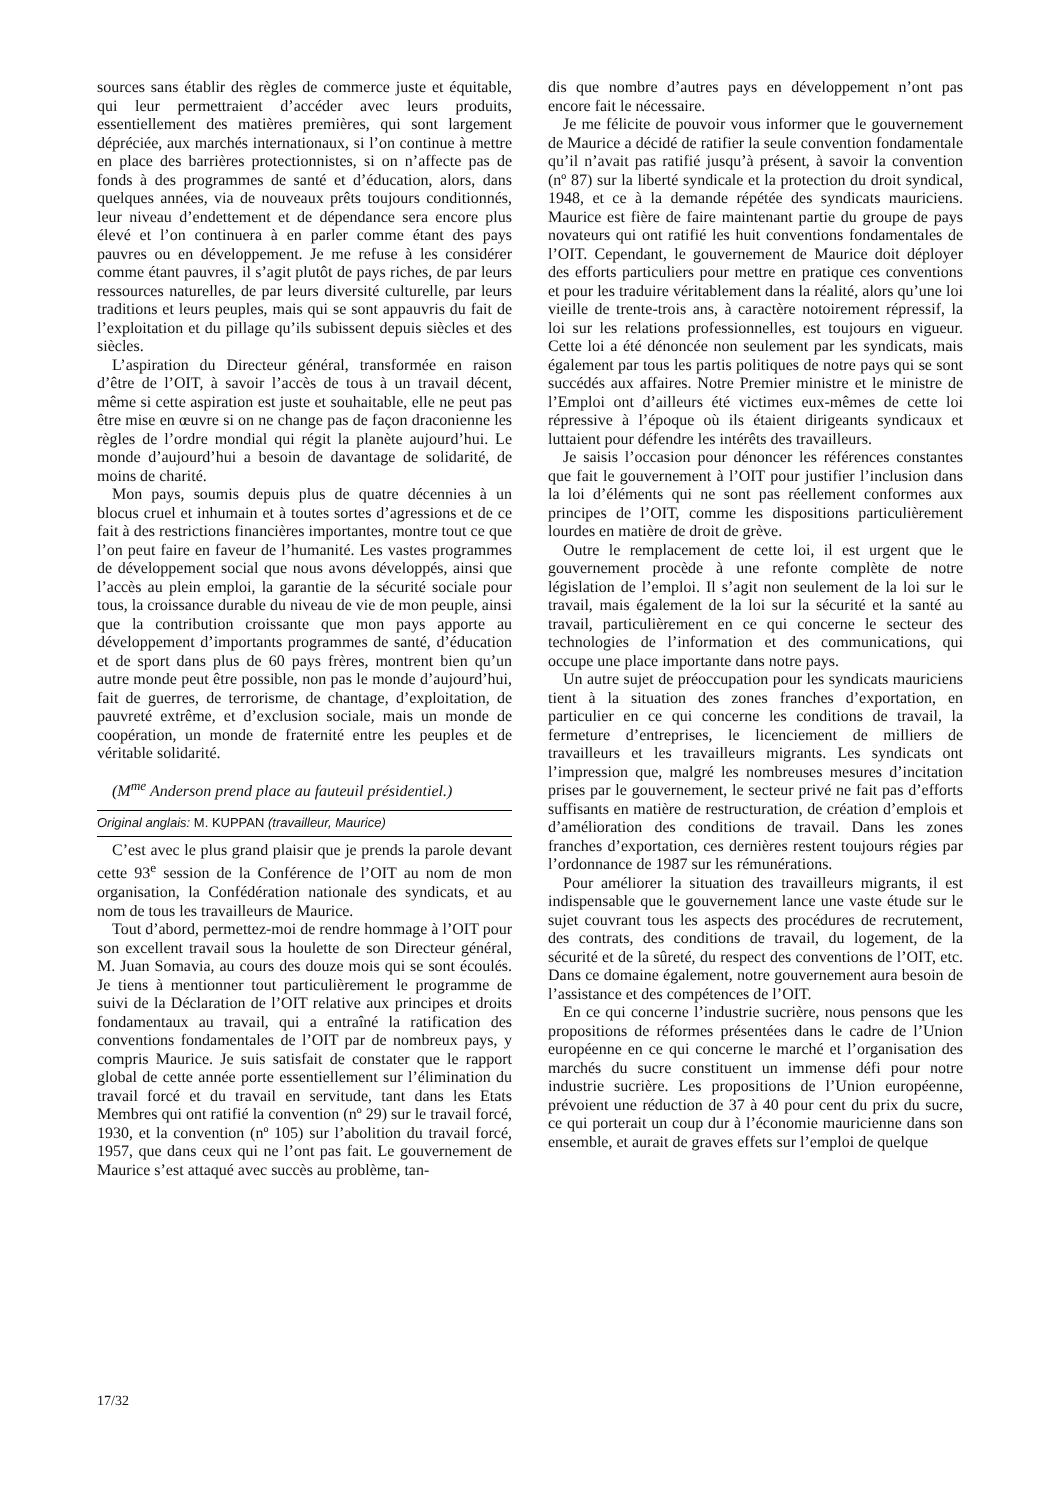sources sans établir des règles de commerce juste et équitable, qui leur permettraient d’accéder avec leurs produits, essentiellement des matières premières, qui sont largement dépréciée, aux marchés internationaux, si l’on continue à mettre en place des barrières protectionnistes, si on n’affecte pas de fonds à des programmes de santé et d’éducation, alors, dans quelques années, via de nouveaux prêts toujours conditionnés, leur niveau d’endettement et de dépendance sera encore plus élevé et l’on continuera à en parler comme étant des pays pauvres ou en développement. Je me refuse à les considérer comme étant pauvres, il s’agit plutôt de pays riches, de par leurs ressources naturelles, de par leurs diversité culturelle, par leurs traditions et leurs peuples, mais qui se sont appauvris du fait de l’exploitation et du pillage qu’ils subissent depuis siècles et des siècles.
L’aspiration du Directeur général, transformée en raison d’être de l’OIT, à savoir l’accès de tous à un travail décent, même si cette aspiration est juste et souhaitable, elle ne peut pas être mise en œuvre si on ne change pas de façon draconienne les règles de l’ordre mondial qui régit la planète aujourd’hui. Le monde d’aujourd’hui a besoin de davantage de solidarité, de moins de charité.
Mon pays, soumis depuis plus de quatre décennies à un blocus cruel et inhumain et à toutes sortes d’agressions et de ce fait à des restrictions financières importantes, montre tout ce que l’on peut faire en faveur de l’humanité. Les vastes programmes de développement social que nous avons développés, ainsi que l’accès au plein emploi, la garantie de la sécurité sociale pour tous, la croissance durable du niveau de vie de mon peuple, ainsi que la contribution croissante que mon pays apporte au développement d’importants programmes de santé, d’éducation et de sport dans plus de 60 pays frères, montrent bien qu’un autre monde peut être possible, non pas le monde d’aujourd’hui, fait de guerres, de terrorisme, de chantage, d’exploitation, de pauvreté extrême, et d’exclusion sociale, mais un monde de coopération, un monde de fraternité entre les peuples et de véritable solidarité.
(M<sup>me</sup> Anderson prend place au fauteuil présidentiel.)
Original anglais: M. KUPPAN (travailleur, Maurice)
C’est avec le plus grand plaisir que je prends la parole devant cette 93<sup>e</sup> session de la Conférence de l’OIT au nom de mon organisation, la Confédération nationale des syndicats, et au nom de tous les travailleurs de Maurice.
Tout d’abord, permettez-moi de rendre hommage à l’OIT pour son excellent travail sous la houlette de son Directeur général, M. Juan Somavia, au cours des douze mois qui se sont écoulés. Je tiens à mentionner tout particulièrement le programme de suivi de la Déclaration de l’OIT relative aux principes et droits fondamentaux au travail, qui a entraîné la ratification des conventions fondamentales de l’OIT par de nombreux pays, y compris Maurice. Je suis satisfait de constater que le rapport global de cette année porte essentiellement sur l’élimination du travail forcé et du travail en servitude, tant dans les Etats Membres qui ont ratifié la convention (nº 29) sur le travail forcé, 1930, et la convention (nº 105) sur l’abolition du travail forcé, 1957, que dans ceux qui ne l’ont pas fait. Le gouvernement de Maurice s’est attaqué avec succès au problème, tan-
dis que nombre d’autres pays en développement n’ont pas encore fait le nécessaire.
Je me félicite de pouvoir vous informer que le gouvernement de Maurice a décidé de ratifier la seule convention fondamentale qu’il n’avait pas ratifié jusqu’à présent, à savoir la convention (nº 87) sur la liberté syndicale et la protection du droit syndical, 1948, et ce à la demande répétée des syndicats mauriciens. Maurice est fière de faire maintenant partie du groupe de pays novateurs qui ont ratifié les huit conventions fondamentales de l’OIT. Cependant, le gouvernement de Maurice doit déployer des efforts particuliers pour mettre en pratique ces conventions et pour les traduire véritablement dans la réalité, alors qu’une loi vieille de trente-trois ans, à caractère notoirement répressif, la loi sur les relations professionnelles, est toujours en vigueur. Cette loi a été dénoncée non seulement par les syndicats, mais également par tous les partis politiques de notre pays qui se sont succédés aux affaires. Notre Premier ministre et le ministre de l’Emploi ont d’ailleurs été victimes eux-mêmes de cette loi répressive à l’époque où ils étaient dirigeants syndicaux et luttaient pour défendre les intérêts des travailleurs.
Je saisis l’occasion pour dénoncer les références constantes que fait le gouvernement à l’OIT pour justifier l’inclusion dans la loi d’éléments qui ne sont pas réellement conformes aux principes de l’OIT, comme les dispositions particulièrement lourdes en matière de droit de grève.
Outre le remplacement de cette loi, il est urgent que le gouvernement procède à une refonte complète de notre législation de l’emploi. Il s’agit non seulement de la loi sur le travail, mais également de la loi sur la sécurité et la santé au travail, particulièrement en ce qui concerne le secteur des technologies de l’information et des communications, qui occupe une place importante dans notre pays.
Un autre sujet de préoccupation pour les syndicats mauriciens tient à la situation des zones franches d’exportation, en particulier en ce qui concerne les conditions de travail, la fermeture d’entreprises, le licenciement de milliers de travailleurs et les travailleurs migrants. Les syndicats ont l’impression que, malgré les nombreuses mesures d’incitation prises par le gouvernement, le secteur privé ne fait pas d’efforts suffisants en matière de restructuration, de création d’emplois et d’amélioration des conditions de travail. Dans les zones franches d’exportation, ces dernières restent toujours régies par l’ordonnance de 1987 sur les rémunérations.
Pour améliorer la situation des travailleurs migrants, il est indispensable que le gouvernement lance une vaste étude sur le sujet couvrant tous les aspects des procédures de recrutement, des contrats, des conditions de travail, du logement, de la sécurité et de la sûreté, du respect des conventions de l’OIT, etc. Dans ce domaine également, notre gouvernement aura besoin de l’assistance et des compétences de l’OIT.
En ce qui concerne l’industrie sucrière, nous pensons que les propositions de réformes présentées dans le cadre de l’Union européenne en ce qui concerne le marché et l’organisation des marchés du sucre constituent un immense défi pour notre industrie sucrière. Les propositions de l’Union européenne, prévoient une réduction de 37 à 40 pour cent du prix du sucre, ce qui porterait un coup dur à l’économie mauricienne dans son ensemble, et aurait de graves effets sur l’emploi de quelque
17/32